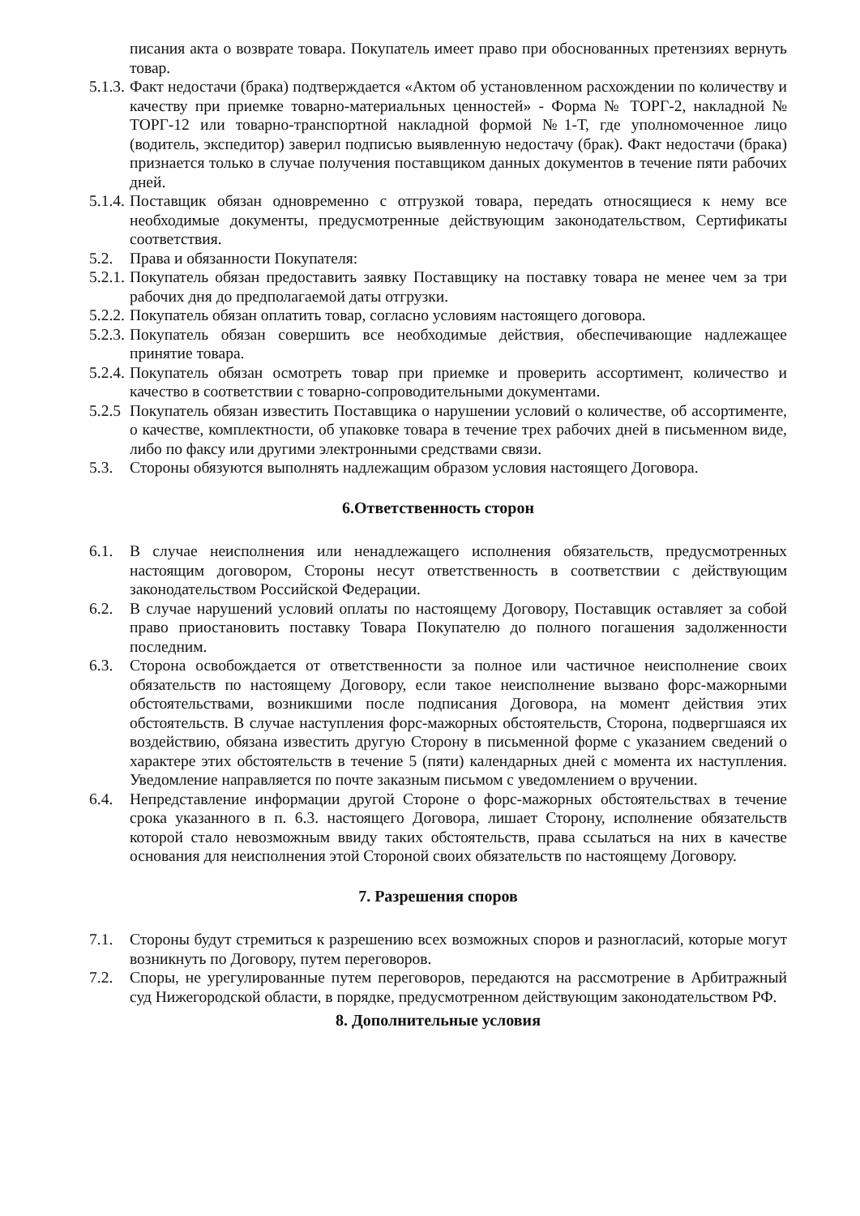писания акта о возврате товара. Покупатель имеет право при обоснованных претензиях вернуть товар.
5.1.3. Факт недостачи (брака) подтверждается «Актом об установленном расхождении по количеству и качеству при приемке товарно-материальных ценностей» - Форма № ТОРГ-2, накладной № ТОРГ-12 или товарно-транспортной накладной формой №1-Т, где уполномоченное лицо (водитель, экспедитор) заверил подписью выявленную недостачу (брак). Факт недостачи (брака) признается только в случае получения поставщиком данных документов в течение пяти рабочих дней.
5.1.4. Поставщик обязан одновременно с отгрузкой товара, передать относящиеся к нему все необходимые документы, предусмотренные действующим законодательством, Сертификаты соответствия.
5.2. Права и обязанности Покупателя:
5.2.1. Покупатель обязан предоставить заявку Поставщику на поставку товара не менее чем за три рабочих дня до предполагаемой даты отгрузки.
5.2.2. Покупатель обязан оплатить товар, согласно условиям настоящего договора.
5.2.3. Покупатель обязан совершить все необходимые действия, обеспечивающие надлежащее принятие товара.
5.2.4. Покупатель обязан осмотреть товар при приемке и проверить ассортимент, количество и качество в соответствии с товарно-сопроводительными документами.
5.2.5 Покупатель обязан известить Поставщика о нарушении условий о количестве, об ассортименте, о качестве, комплектности, об упаковке товара в течение трех рабочих дней в письменном виде, либо по факсу или другими электронными средствами связи.
5.3. Стороны обязуются выполнять надлежащим образом условия настоящего Договора.
6.Ответственность сторон
6.1. В случае неисполнения или ненадлежащего исполнения обязательств, предусмотренных настоящим договором, Стороны несут ответственность в соответствии с действующим законодательством Российской Федерации.
6.2. В случае нарушений условий оплаты по настоящему Договору, Поставщик оставляет за собой право приостановить поставку Товара Покупателю до полного погашения задолженности последним.
6.3. Сторона освобождается от ответственности за полное или частичное неисполнение своих обязательств по настоящему Договору, если такое неисполнение вызвано форс-мажорными обстоятельствами, возникшими после подписания Договора, на момент действия этих обстоятельств. В случае наступления форс-мажорных обстоятельств, Сторона, подвергшаяся их воздействию, обязана известить другую Сторону в письменной форме с указанием сведений о характере этих обстоятельств в течение 5 (пяти) календарных дней с момента их наступления. Уведомление направляется по почте заказным письмом с уведомлением о вручении.
6.4. Непредставление информации другой Стороне о форс-мажорных обстоятельствах в течение срока указанного в п. 6.3. настоящего Договора, лишает Сторону, исполнение обязательств которой стало невозможным ввиду таких обстоятельств, права ссылаться на них в качестве основания для неисполнения этой Стороной своих обязательств по настоящему Договору.
7. Разрешения споров
7.1. Стороны будут стремиться к разрешению всех возможных споров и разногласий, которые могут возникнуть по Договору, путем переговоров.
7.2. Споры, не урегулированные путем переговоров, передаются на рассмотрение в Арбитражный суд Нижегородской области, в порядке, предусмотренном действующим законодательством РФ.
8. Дополнительные условия